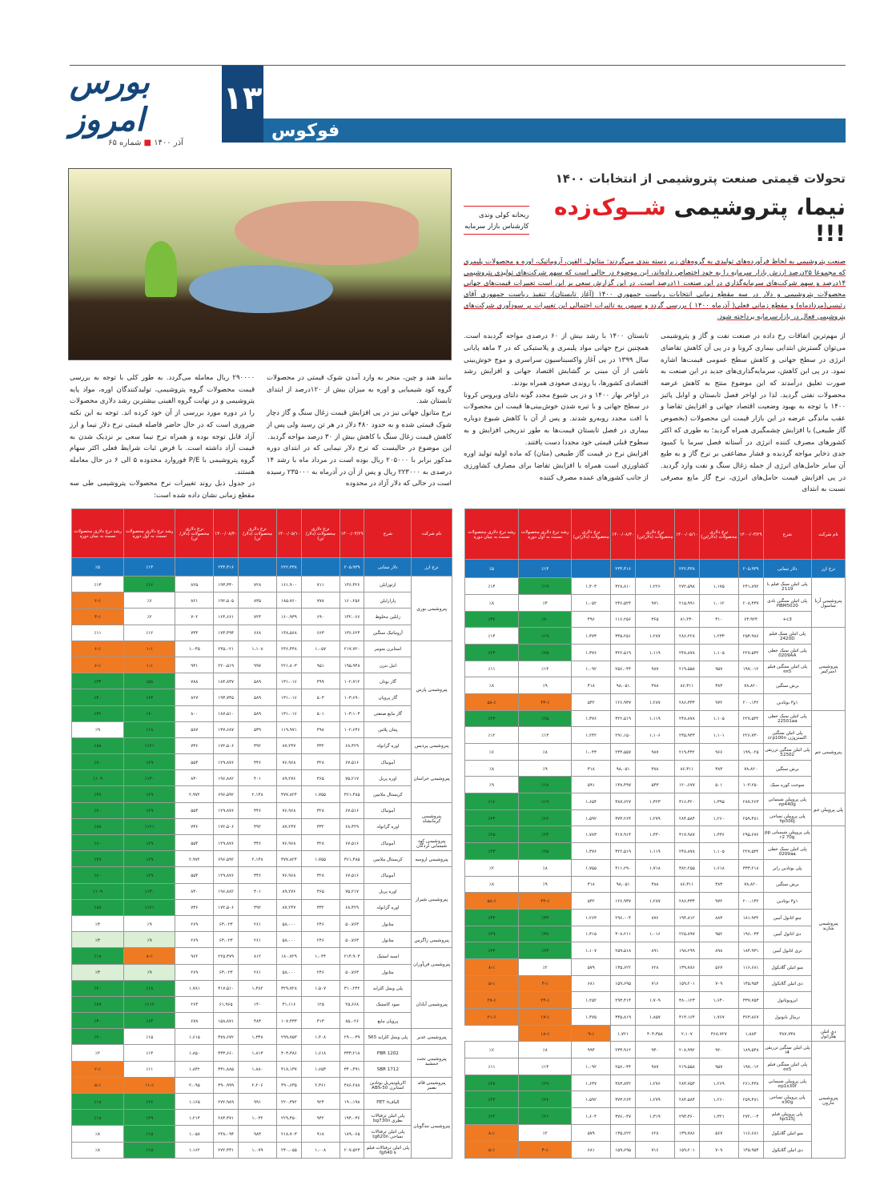بورس امروز
آذر ۱۴۰۰ ■ شماره ۶۵
۱۳
فوکوس
تحولات قیمتی صنعت پتروشیمی از انتخابات ۱۴۰۰
نیما، پتروشیمی شــوک‌زده !!!
ریحانه کولی وندی
کارشناس بازار سرمایه
صنعت پتروشیمی به لحاظ فرآورده‌های تولیدی به گروه‌های زیر دسته بندی می‌گردند: متانول، الفین، آروماتیک، اوره و محصولات پلیمری که مجموعا ۲۵درصد ارزش بازار سرمایه را به خود اختصاص داده‌اند، این موضوع در حالی است که سهم شرکت‌های تولیدی پتروشیمی ۱۴درصد و سهم شرکت‌های سرمایه‌گذاری در این صنعت ۱۱درصد است. در این گزارش سعی بر این است تغییرات قیمت‌های جهانی محصولات پتروشیمی و دلار در سه مقطع زمانی انتخابات ریاست جمهوری ۱۴۰۰ (آغاز تابستان)، تنفیذ ریاست جمهوری آقای رئیسی(مردادماه) و مقطع زمانی فعلی( آذرماه ۱۴۰۰ ) بررسی گردد و سپس به تاثیرات احتمالی این تغییرات بر سودآوری شرکت‌های پتروشیمی فعال در بازارسرمایه پرداخته شود.
از مهم‌ترین اتفاقات رخ داده در صنعت نفت و گاز و پتروشیمی می‌توان گسترش ابتدایی بیماری کرونا و در پی آن کاهش تقاضای انرژی در سطح جهانی و کاهش سطح عمومی قیمت‌ها اشاره نمود. در پی این کاهش، سرمایه‌گذاری‌های جدید در این صنعت به صورت تعلیق درآمدند که این موضوع منتج به کاهش عرضه محصولات نفتی گردید. لذا در اواخر فصل تابستان و اوایل پائیز ۱۴۰۰ با توجه به بهبود وضعیت اقتصاد جهانی و افزایش تقاضا و عقب ماندگی عرضه در این بازار قیمت این محصولات (بخصوص گاز طبیعی) با افزایش چشمگیری همراه گردید؛ به طوری که اکثر کشورهای مصرف کننده انرژی در آستانه فصل سرما با کمبود جدی ذخایر مواجه گردیده و فشار مضاعفی بر نرخ گاز و به طبع آن سایر حامل‌های انرژی از جمله زغال سنگ و نفت وارد گردید. در پی افزایش قیمت حامل‌های انرژی، نرخ گاز مایع مصرفی نسبت به ابتدای
تابستان ۱۴۰۰ با رشد بیش از ۶۰ درصدی مواجه گردیده است. همچنین نرخ جهانی مواد پلیمری و پلاستیکی که در ۳ ماهه پایانی سال ۱۳۹۹ در پی آغاز واکسیناسیون سراسری و موج خوش‌بینی ناشی از آن مبنی بر گشایش اقتصاد جهانی و افزایش رشد اقتصادی کشورها، با روندی صعودی همراه بودند.
در اواخر بهار ۱۴۰۰ و در پی شیوع مجدد گونه دلتای ویروس کرونا در سطح جهانی و با تیره شدن خوش‌بینی‌ها قیمت این محصولات با افت مجدد روبه‌رو شدند. و پس از آن با کاهش شیوع دوباره بیماری در فصل تابستان قیمت‌ها به طور تدریجی افزایش و به سطوح قبلی قیمتی خود مجددا دست یافتند.
افزایش نرخ در قیمت گاز طبیعی (متان) که ماده اولیه تولید اوره کشاورزی است همراه با افزایش تقاضا برای مصارف کشاورزی از جانب کشورهای عمده مصرف کننده
مانند هند و چین، منجر به وارد آمدن شوک قیمتی در محصولات گروه کود شیمیایی و اوره به میزان بیش از ۱۲۰درصد از ابتدای تابستان شد.
نرخ متانول جهانی نیز در پی افزایش قیمت زغال سنگ و گاز دچار شوک قیمتی شده و به حدود ۴۸۰ دلار در هر تن رسید ولی پس از کاهش قیمت زغال سنگ با کاهش بیش از ۳۰ درصد مواجه گردید.
این موضوع در حالیست که نرخ دلار نیمایی که در ابتدای دوره مذکور برابر با ۲۰۵۰۰۰ ریال بوده است در مرداد ماه با رشد ۱۴ درصدی به ۲۲۳۰۰۰ ریال و پس از آن در آذرماه به ۲۳۵۰۰۰ رسیده است در حالی که دلار آزاد در محدوده
۲۹۰۰۰۰ ریال معامله می‌گردد. به طور کلی با توجه به بررسی قیمت محصولات گروه پتروشیمی، تولیدکنندگان اوره، مواد پایه پتروشیمی و در نهایت گروه الفینی بیشترین رشد دلاری محصولات را در دوره مورد بررسی از آن خود کرده اند. توجه به این نکته ضروری است که در حال حاضر فاصله قیمتی نرخ دلار نیما و ارز آزاد قابل توجه بوده و همراه نرخ نیما سعی بر نزدیک شدن به قیمت آزاد داشته است. با فرض ثبات شرایط فعلی اکثر سهام گروه پتروشیمی با P/E فوروارد محدوده ۵ الی ۶ در حال معامله هستند.
در جدول ذیل روند تغییرات نرخ محصولات پتروشیمی طی سه مقطع زمانی نشان داده شده است:
| نام شرکت | شرح | ۱۴۰۰/۰۳/۲۹ | نرخ دلاری محصولات (دلار/تن) | ۱۴۰۰/۰۵/۱۰ | نرخ دلاری محصولات (دلار/تن) | ۱۴۰۰/۰۸/۳۰ | نرخ دلاری محصولات (دلار/تن) | رشد نرخ دلاری محصولات نسبت به اول دوره | رشد نرخ دلاری محصولات نسبت به میان دوره |
| --- | --- | --- | --- | --- | --- | --- | --- | --- | --- |
| نرخ ارز | دلار نیمایی | ۲۰۵،۹۳۹ | | ۲۲۲،۴۳۸ | | ۲۳۴،۴۱۶ | | ٪۱۴ | ٪۵ |
| پتروشیمی آریا ساسول | پلی اتیلن سبک فیلم L 2119 | ۲۴۱،۸۹۲ | ۱،۱۷۵ | ۲۷۲،۵۹۸ | ۱،۲۲۶ | ۳۲۸،۸۱۰ | ۱،۴۰۳ | ٪۱۹ | ٪۱۴ |
| | پلی اتیلن سنگین بادی HBM5020 | ۲۰۸،۴۳۷ | ۱،۰۱۲ | ۲۱۵،۹۹۱ | ۹۷۱ | ۲۴۶،۵۲۴ | ۱،۰۵۲ | ٪۴ | ٪۸ |
| | c3+ | ۶۳،۹۲۴ | ۳۱۰ | ۸۱،۲۳۰ | ۳۶۵ | ۱۱۶،۲۵۶ | ۴۹۶ | ٪۶۰ | ٪۳۶ |
| پتروشیمی امیرکبیر | پلی اتیلن سبک فیلم 2420D | ۲۵۳،۹۸۶ | ۱،۲۳۳ | ۲۸۶،۲۲۸ | ۱،۲۸۷ | ۳۴۵،۲۵۱ | ۱،۴۷۳ | ٪۱۹ | ٪۱۴ |
| | پلی اتیلن سبک خطی 0209AA | ۲۲۷،۵۳۲ | ۱،۱۰۵ | ۲۴۸،۸۷۸ | ۱،۱۱۹ | ۳۲۲،۵۱۹ | ۱،۳۷۶ | ٪۲۵ | ٪۲۳ |
| | پلی اتیلن سنگین فیلم ex5 | ۱۹۷،۰۱۲ | ۹۵۷ | ۲۱۹،۵۵۸ | ۹۸۷ | ۲۵۶،۰۴۴ | ۱،۰۹۲ | ٪۱۴ | ٪۱۱ |
| | برش سنگین | ۷۸،۸۲۰ | ۳۸۳ | ۸۶،۳۱۱ | ۳۸۸ | ۹۸،۰۵۱ | ۴۱۸ | ٪۹ | ٪۸ |
| | ۱و۳ بوتادین | ۲۰۰،۱۴۲ | ۹۷۲ | ۲۸۶،۳۳۴ | ۱،۲۸۷ | ۱۲۶،۹۳۷ | ۵۴۲ | ٪-۴۴ | ٪-۵۸ |
| پتروشیمی جم | پلی اتیلن سبک خطی 22501aa | ۲۲۷،۵۳۲ | ۱،۱۰۵ | ۲۴۸،۸۷۸ | ۱،۱۱۹ | ۳۲۲،۵۱۹ | ۱،۳۷۶ | ٪۲۵ | ٪۲۳ |
| | پلی اتیلن سنگین اکستروژن crp100n | ۲۲۶،۷۳۰ | ۱،۱۰۱ | ۲۴۵،۹۴۴ | ۱،۱۰۶ | ۲۹۱،۱۵۰ | ۱،۲۴۲ | ٪۱۳ | ٪۱۲ |
| | پلی اتیلن سنگین تزریقی 52502 | ۱۹۹،۰۲۵ | ۹۶۶ | ۲۱۹،۴۴۲ | ۹۸۷ | ۲۴۴،۵۵۷ | ۱،۰۴۳ | ٪۸ | ٪۶ |
| | برش سنگین | ۷۸،۸۲۰ | ۳۸۳ | ۸۶،۳۱۱ | ۳۸۸ | ۹۸،۰۵۱ | ۴۱۸ | ٪۹ | ٪۸ |
| | سوخت کوره سبک | ۱۰۳،۲۵۰ | ۵۰۱ | ۱۲۰،۶۷۷ | ۵۴۳ | ۱۳۸،۴۹۷ | ۵۹۱ | ٪۱۸ | ٪۹ |
| پلی پروپیلن جم | پلی پروپیلن شیمیایی ep440g | ۲۸۷،۲۶۳ | ۱،۳۹۵ | ۳۱۶،۴۲۰ | ۱،۴۲۳ | ۳۸۷،۶۲۷ | ۱،۶۵۴ | ٪۱۹ | ٪۱۶ |
| | پلی پروپیلن نساجی hp500j | ۲۵۹،۴۸۱ | ۱،۲۶۰ | ۲۸۴،۵۸۴ | ۱،۲۷۹ | ۳۷۳،۲۶۴ | ۱،۵۹۲ | ٪۲۶ | ٪۲۴ |
| پتروشیمی شازند | پلی پروپیلن شیمیایی pp r2 70g | ۲۹۵،۶۷۶ | ۱،۴۳۶ | ۳۱۷،۹۸۷ | ۱،۴۳۰ | ۴۱۷،۹۱۴ | ۱،۷۸۳ | ٪۲۴ | ٪۲۵ |
| | پلی اتیلن سبک خطی 0209aa | ۲۲۷،۵۳۲ | ۱،۱۰۵ | ۲۴۸،۸۷۸ | ۱،۱۱۹ | ۳۲۲،۵۱۹ | ۱،۳۷۶ | ٪۲۵ | ٪۲۳ |
| | پلی بوتادین رابر | ۳۳۳،۲۱۸ | ۱،۶۱۸ | ۳۸۲،۲۵۵ | ۱،۷۱۸ | ۴۱۱،۲۹۰ | ۱،۷۵۵ | ٪۸ | ٪۲ |
| | برش سنگین | ۷۸،۸۲۰ | ۳۸۳ | ۸۶،۳۱۱ | ۳۸۸ | ۹۸،۰۵۱ | ۴۱۸ | ٪۹ | ٪۸ |
| | ۱و۳ بوتادین | ۲۰۰،۱۴۲ | ۹۷۲ | ۲۸۶،۳۳۴ | ۱،۲۸۷ | ۱۲۶،۹۳۷ | ۵۴۲ | ٪-۴۴ | ٪-۵۸ |
| | منو اتانول آمین | ۱۸۱،۹۳۲ | ۸۸۳ | ۱۹۴،۸۱۲ | ۸۷۶ | ۲۹۶،۰۰۴ | ۱،۲۶۳ | ٪۴۳ | ٪۴۴ |
| | دی اتانول آمین | ۱۹۶،۰۳۳ | ۹۵۲ | ۲۲۵،۸۹۷ | ۱،۰۱۶ | ۳۰۸،۲۱۱ | ۱،۳۱۵ | ٪۳۸ | ٪۲۹ |
| | تری اتانول آمین | ۱۸۴،۹۳۱ | ۸۹۸ | ۱۹۸،۲۹۹ | ۸۹۱ | ۲۵۹،۵۱۸ | ۱،۱۰۷ | ٪۲۳ | ٪۲۴ |
| | منو اتیلن گلایکول | ۱۱۶،۶۸۱ | ۵۶۷ | ۱۳۹،۷۸۶ | ۶۲۸ | ۱۳۵،۶۲۲ | ۵۷۹ | ٪۲ | ٪-۸ |
| | دی اتیلن گلایکول | ۱۴۵،۹۵۴ | ۷۰۹ | ۱۵۹،۲۰۱ | ۷۱۶ | ۱۵۹،۶۹۵ | ۶۸۱ | ٪-۴ | ٪-۵ |
| | ایزوبوتانول | ۳۳۷،۷۵۳ | ۱،۶۴۰ | ۳۸۰،۱۲۳ | ۱،۷۰۹ | ۲۹۳،۴۱۴ | ۱،۲۵۲ | ٪-۲۴ | ٪-۲۷ |
| | نرمال بانونول | ۳۶۳،۸۶۷ | ۱،۷۶۷ | ۴۱۳،۱۶۴ | ۱،۸۵۷ | ۳۴۵،۸۱۹ | ۱،۴۷۵ | ٪-۱۷ | ٪-۲۱ |
| دی اتیلن هگزانول | ۳۸۷،۷۳۸ | ۱،۸۸۳ | ۴۶۸،۷۲۷ | ۲،۱۰۷ | ۴۰۳،۳۵۸ | ۱،۷۲۱ | ٪-۹ | ٪-۱۸ | |
| پتروشیمی مارون | پلی اتیلن سنگین تزریقی i4 | ۱۸۹،۵۴۸ | ۹۲۰ | ۲۰۸،۹۹۲ | ۹۴۰ | ۲۳۳،۹۱۲ | ۹۹۴ | ٪۸ | ٪۶ |
| | پلی اتیلن سنگین فیلم ex5 | ۱۹۷،۰۱۲ | ۹۵۷ | ۲۱۹،۵۵۸ | ۹۸۷ | ۲۵۶،۰۴۴ | ۱،۰۹۲ | ٪۱۴ | ٪۱۱ |
| | پلی پروپیلن شیمیایی ep1x30f | ۲۶۱،۴۳۸ | ۱،۲۶۹ | ۲۸۳،۷۵۳ | ۱،۲۷۶ | ۳۸۳،۸۴۲ | ۱،۶۳۷ | ٪۲۹ | ٪۲۸ |
| | پلی پروپیلن نساجی x30g | ۲۵۹،۴۸۱ | ۱،۲۶۰ | ۲۸۴،۵۸۴ | ۱،۲۷۹ | ۳۷۳،۲۶۴ | ۱،۵۹۲ | ٪۲۶ | ٪۲۴ |
| | پلی پروپیلن فیلم hp525j | ۲۷۲،۰۰۴ | ۱،۳۲۱ | ۲۹۳،۳۶۰ | ۱،۳۱۹ | ۳۷۶،۰۴۷ | ۱،۶۰۴ | ٪۲۱ | ٪۲۲ |
| | منو اتیلن گلایکول | ۱۱۶،۶۸۱ | ۵۶۷ | ۱۳۹،۷۸۶ | ۶۲۸ | ۱۳۵،۶۲۲ | ۵۷۹ | ٪۲ | ٪-۸ |
| | دی اتیلن گلایکول | ۱۴۵،۹۵۴ | ۷۰۹ | ۱۵۹،۲۰۱ | ۷۱۶ | ۱۵۹،۶۹۵ | ۶۸۱ | ٪-۴ | ٪-۵ |
| نام شرکت | شرح | ۱۴۰۰/۰۳/۲۹ | نرخ دلاری محصولات (دلار/تن) | ۱۴۰۰/۰۵/۱۰ | نرخ دلاری محصولات (دلار/تن) | ۱۴۰۰/۰۸/۳۰ | نرخ دلاری محصولات (دلار/تن) | رشد نرخ دلاری محصولات نسبت به اول دوره | رشد نرخ دلاری محصولات نسبت به میان دوره |
| --- | --- | --- | --- | --- | --- | --- | --- | --- | --- |
| نرخ ارز | دلار نیمایی | ۲۰۵،۹۳۹ | | ۲۲۲،۴۳۸ | | ۲۳۴،۴۱۶ | | ٪۱۴ | ٪۵ |
| پتروشیمی نوری | ارتوزایلن | ۱۴۶،۴۲۶ | ۷۱۱ | ۱۶۱،۹۰۰ | ۷۲۸ | ۱۹۳،۳۳۰ | ۸۲۵ | ٪۱۶ | ٪۱۳ |
| | پارازایلن | ۱۶۰،۲۵۶ | ۷۷۸ | ۱۸۵،۷۶۰ | ۸۳۵ | ۱۹۲،۵۰۵ | ۸۲۱ | ٪۶ | ٪-۲ |
| | زایلین مخلوط | ۱۴۲،۰۶۶ | ۶۹۰ | ۱۶۰،۹۳۹ | ۷۲۴ | ۱۶۴،۶۶۱ | ۷۰۲ | ٪۲ | ٪-۳ |
| | آروماتیک سنگین | ۱۳۶،۶۲۴ | ۶۶۳ | ۱۴۸،۵۶۸ | ۶۶۸ | ۱۷۴،۴۹۴ | ۷۴۴ | ٪۱۲ | ٪۱۱ |
| پتروشیمی پارس | استایرن منومر | ۲۱۷،۷۲۰ | ۱،۰۵۷ | ۲۴۶،۴۴۸ | ۱،۱۰۸ | ۲۴۵،۰۲۱ | ۱،۰۴۵ | ٪-۱ | ٪-۶ |
| | اتیل بنزن | ۱۹۵،۹۴۸ | ۹۵۱ | ۲۲۱،۸۰۳ | ۹۹۷ | ۲۲۰،۵۱۹ | ۹۴۱ | ٪-۱ | ٪-۶ |
| | گاز بوتان | ۱۰۲،۷۱۲ | ۴۹۹ | ۱۳۱،۰۱۶ | ۵۸۹ | ۱۸۴،۸۳۷ | ۷۸۸ | ٪۵۸ | ٪۳۴ |
| | گاز پروپان | ۱۰۳،۶۹۰ | ۵۰۳ | ۱۳۱،۰۱۶ | ۵۸۹ | ۱۹۳،۷۴۵ | ۸۲۷ | ٪۶۴ | ٪۴۰ |
| | گاز مایع صنعتی | ۱۰۳،۱۰۳ | ۵۰۱ | ۱۳۱،۰۱۶ | ۵۸۹ | ۱۸۷،۵۱۰ | ۸۰۰ | ٪۶۰ | ٪۳۶ |
| | پنتان پلاس | ۱۰۲،۶۴۶ | ۴۹۸ | ۱۱۹،۹۷۱ | ۵۳۹ | ۱۳۷،۶۸۷ | ۵۸۷ | ٪۱۸ | ٪۹ |
| پتروشیمی پردیس | اوره گرانوله | ۶۸،۴۲۹ | ۳۳۲ | ۸۷،۲۴۷ | ۳۹۲ | ۱۷۲،۵۰۶ | ۷۳۶ | ٪۱۲۱ | ٪۸۸ |
| پتروشیمی خراسان | آمونیاک | ۶۷،۵۱۶ | ۳۲۸ | ۷۶،۹۶۸ | ۳۴۶ | ۱۲۹،۸۷۶ | ۵۵۴ | ٪۶۹ | ٪۶۰ |
| | اوره پریل | ۷۵،۲۱۷ | ۳۶۵ | ۸۹،۲۷۶ | ۴۰۱ | ۱۹۶،۸۸۲ | ۸۴۰ | ٪۱۳۰ | ٪۱۰۹ |
| | کریستال ملامین | ۳۶۱،۴۸۵ | ۱،۷۵۵ | ۴۷۷،۸۲۴ | ۲،۱۴۸ | ۶۹۶،۵۹۲ | ۲،۹۷۲ | ٪۶۹ | ٪۳۸ |
| پتروشیمی کرمانشاه | آمونیاک | ۶۷،۵۱۶ | ۳۲۸ | ۷۶،۹۶۸ | ۳۴۶ | ۱۲۹،۸۷۶ | ۵۵۴ | ٪۶۹ | ٪۶۰ |
| | اوره گرانوله | ۶۸،۴۲۹ | ۳۳۲ | ۸۷،۲۴۷ | ۳۹۲ | ۱۷۲،۵۰۶ | ۷۳۶ | ٪۱۲۱ | ٪۸۸ |
| پتروشیمی کود شیمیایی لردگان | آمونیاک | ۶۷،۵۱۶ | ۳۲۸ | ۷۶،۹۶۸ | ۳۴۶ | ۱۲۹،۸۷۶ | ۵۵۴ | ٪۶۹ | ٪۶۰ |
| پتروشیمی ارومیه | کریستال ملامین | ۳۶۱،۴۸۵ | ۱،۷۵۵ | ۴۷۷،۸۲۴ | ۲،۱۴۸ | ۶۹۶،۵۹۲ | ۲،۹۷۲ | ٪۶۹ | ٪۳۸ |
| پتروشیمی شیراز | آمونیاک | ۶۷،۵۱۶ | ۳۲۸ | ۷۶،۹۶۸ | ۳۴۶ | ۱۲۹،۸۷۶ | ۵۵۴ | ٪۶۹ | ٪۶۰ |
| | اوره پریل | ۷۵،۲۱۷ | ۳۶۵ | ۸۹،۲۷۶ | ۴۰۱ | ۱۹۶،۸۸۲ | ۸۴۰ | ٪۱۳۰ | ٪۱۰۹ |
| | اوره گرانوله | ۶۸،۴۲۹ | ۳۳۲ | ۸۷،۲۴۷ | ۳۹۲ | ۱۷۲،۵۰۶ | ۷۳۶ | ٪۱۲۱ | ٪۸۸ |
| | متانول | ۵۰،۷۶۳ | ۲۴۶ | ۵۸،۰۰۰ | ۲۶۱ | ۶۳،۰۲۳ | ۲۶۹ | ٪۹ | ٪۳ |
| پتروشیمی زاگرس | متانول | ۵۰،۷۶۳ | ۲۴۶ | ۵۸،۰۰۰ | ۲۶۱ | ۶۳،۰۲۳ | ۲۶۹ | ٪۹ | ٪۳ |
| پتروشیمی فن‌آوران | اسید استیک | ۲۱۴،۹۰۳ | ۱،۰۴۴ | ۱۸۰،۷۲۹ | ۸۱۲ | ۲۲۵،۴۷۹ | ۹۶۲ | ٪-۸ | ٪۱۸ |
| | متانول | ۵۰،۷۶۳ | ۲۴۶ | ۵۸،۰۰۰ | ۲۶۱ | ۶۳،۰۲۳ | ۲۶۹ | ٪۹ | ٪۳ |
| پتروشیمی آبادان | پلی وینیل کلراید | ۳۱۰،۲۴۲ | ۱،۵۰۷ | ۳۲۹،۷۲۸ | ۱،۴۸۲ | ۴۱۷،۵۱۰ | ۱،۷۸۱ | ٪۱۸ | ٪۲۰ |
| | سود کاستیک | ۲۵،۶۶۸ | ۱۲۵ | ۳۱،۱۱۶ | ۱۴۰ | ۶۱،۹۶۵ | ۲۶۴ | ٪۱۱۲ | ٪۸۹ |
| | پروپان مایع | ۸۵،۰۲۶ | ۴۱۳ | ۱۰۷،۴۳۳ | ۴۸۳ | ۱۵۸،۸۷۱ | ۶۷۸ | ٪۶۴ | ٪۴۰ |
| پتروشیمی غدیر | پلی وینیل کلراید S65 | ۲۹۰،۰۳۹ | ۱،۴۰۸ | ۲۹۹،۷۵۳ | ۱،۳۴۸ | ۳۷۸،۶۷۲ | ۱،۶۱۵ | ٪۱۵ | ٪۲۰ |
| پتروشیمی تخت جمشید | PBR 1202 | ۳۳۳،۲۱۸ | ۱،۶۱۸ | ۴۰۳،۳۸۶ | ۱،۸۱۳ | ۴۳۳،۶۶۰ | ۱،۸۵۰ | ٪۱۴ | ٪۲ |
| | SBR 1712 | ۳۴۰،۴۹۱ | ۱،۶۵۳ | ۴۱۸،۱۳۷ | ۱،۸۸۰ | ۴۳۱،۸۸۵ | ۱،۸۴۲ | ٪۱۱ | ٪-۲ |
| پتروشیمی قائد بصیر | اکریلونیتریل بوتادین استایرن ABS-50 | ۴۸۶،۲۸۸ | ۲،۳۶۱ | ۴۹۰،۶۳۵ | ۲،۲۰۶ | ۴۹۰،۹۹۹ | ۲،۰۹۵ | ٪-۱۱ | ٪-۵ |
| پتروشیمی تندگویان | الیافPET n | ۱۹۰،۱۹۸ | ۹۲۴ | ۲۲۰،۳۷۲ | ۹۹۱ | ۲۷۲،۹۸۹ | ۱،۱۶۵ | ٪۲۶ | ٪۱۸ |
| | پلی اتیلن ترفتالات بطری bg730n | ۱۹۴،۰۳۶ | ۹۴۲ | ۲۲۹،۴۵۰ | ۱،۰۳۲ | ۲۸۴،۴۷۱ | ۱،۲۱۴ | ٪۲۹ | ٪۱۸ |
| | پلی اتیلن ترفتالات نساجی tg620n | ۱۸۹،۰۶۵ | ۹۱۸ | ۲۱۸،۷۰۳ | ۹۸۳ | ۲۴۸،۰۹۴ | ۱،۰۵۸ | ٪۱۵ | ٪۸ |
| | پلی اتیلن ترفتالات فیلم fg640 s | ۲۰۷،۵۲۳ | ۱،۰۰۸ | ۲۴۰،۰۵۵ | ۱،۰۷۹ | ۲۷۲،۴۳۱ | ۱،۱۶۲ | ٪۱۵ | ٪۸ |